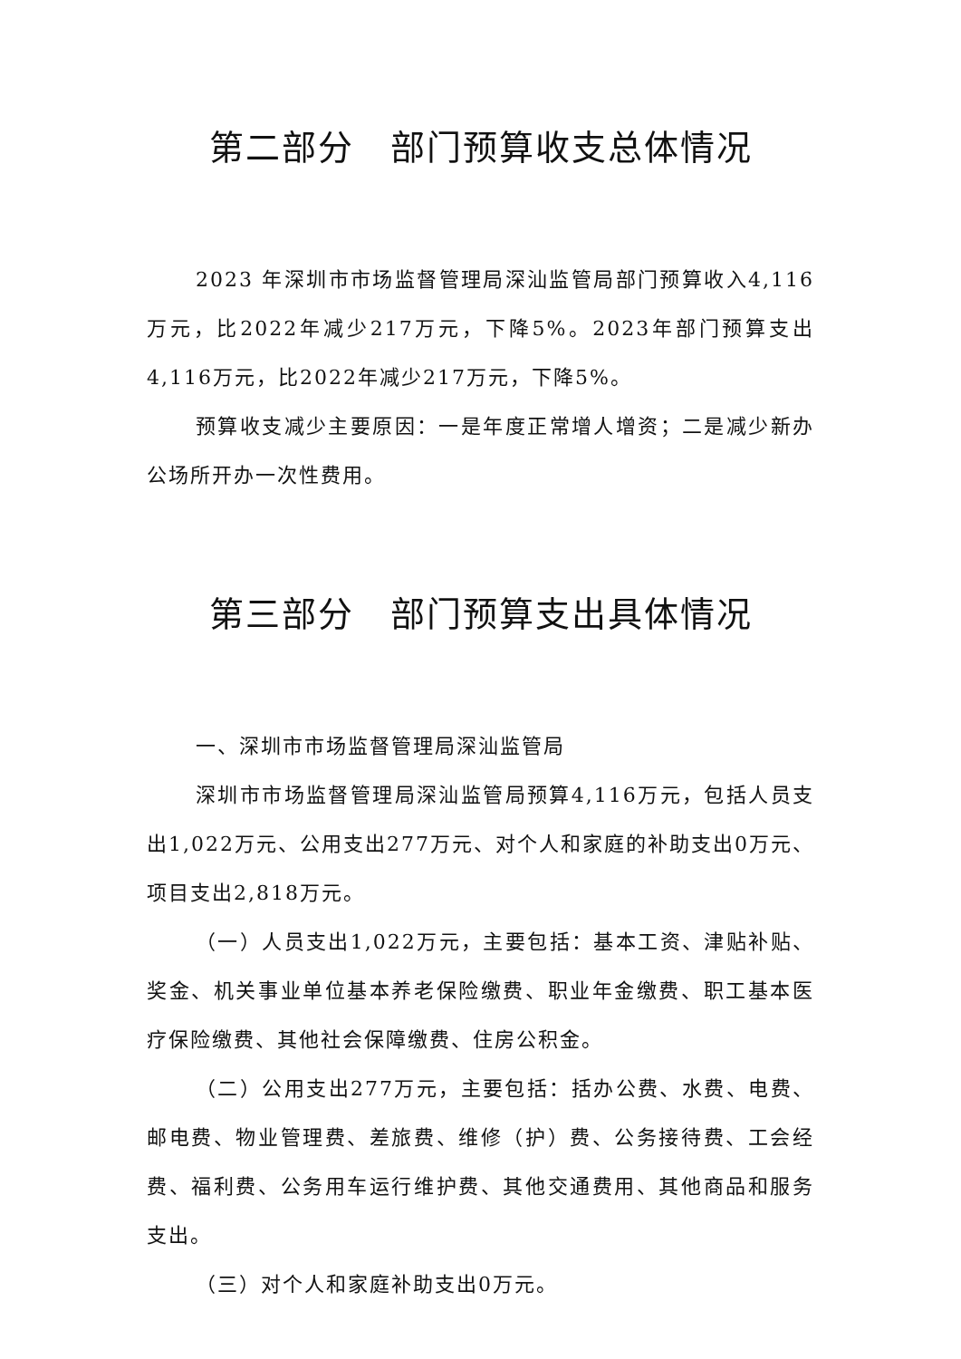第二部分　部门预算收支总体情况
2023 年深圳市市场监督管理局深汕监管局部门预算收入4,116万元，比2022年减少217万元，下降5%。2023年部门预算支出4,116万元，比2022年减少217万元，下降5%。
预算收支减少主要原因：一是年度正常增人增资；二是减少新办公场所开办一次性费用。
第三部分　部门预算支出具体情况
一、深圳市市场监督管理局深汕监管局
深圳市市场监督管理局深汕监管局预算4,116万元，包括人员支出1,022万元、公用支出277万元、对个人和家庭的补助支出0万元、项目支出2,818万元。
（一）人员支出1,022万元，主要包括：基本工资、津贴补贴、奖金、机关事业单位基本养老保险缴费、职业年金缴费、职工基本医疗保险缴费、其他社会保障缴费、住房公积金。
（二）公用支出277万元，主要包括：括办公费、水费、电费、邮电费、物业管理费、差旅费、维修（护）费、公务接待费、工会经费、福利费、公务用车运行维护费、其他交通费用、其他商品和服务支出。
（三）对个人和家庭补助支出0万元。